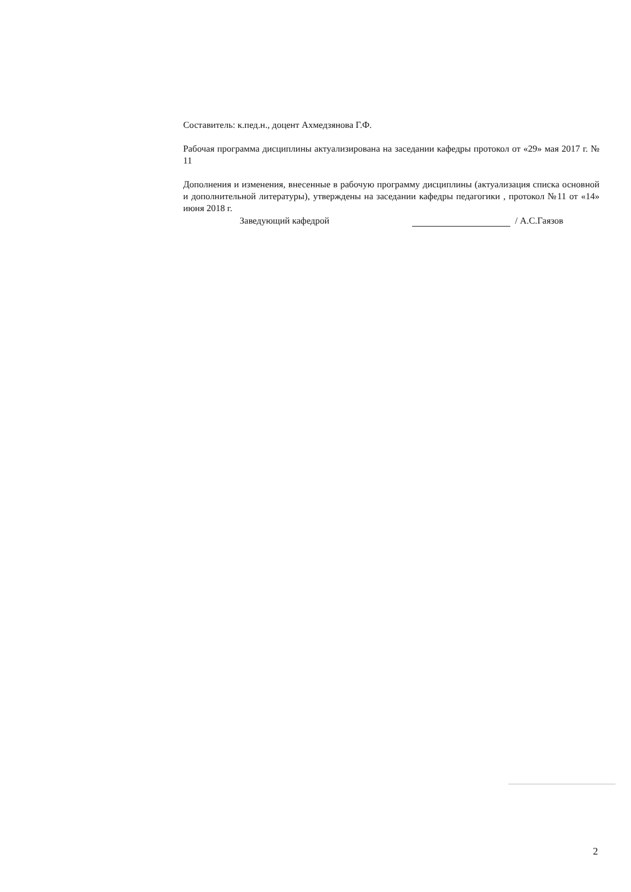Составитель: к.пед.н., доцент Ахмедзянова Г.Ф.
Рабочая программа дисциплины актуализирована на заседании кафедры протокол от «29» мая 2017 г. № 11
Дополнения и изменения, внесенные в рабочую программу дисциплины (актуализация списка основной и дополнительной литературы), утверждены на заседании кафедры педагогики , протокол №11 от «14» июня 2018 г.
Заведующий кафедрой / А.С.Гаязов
2